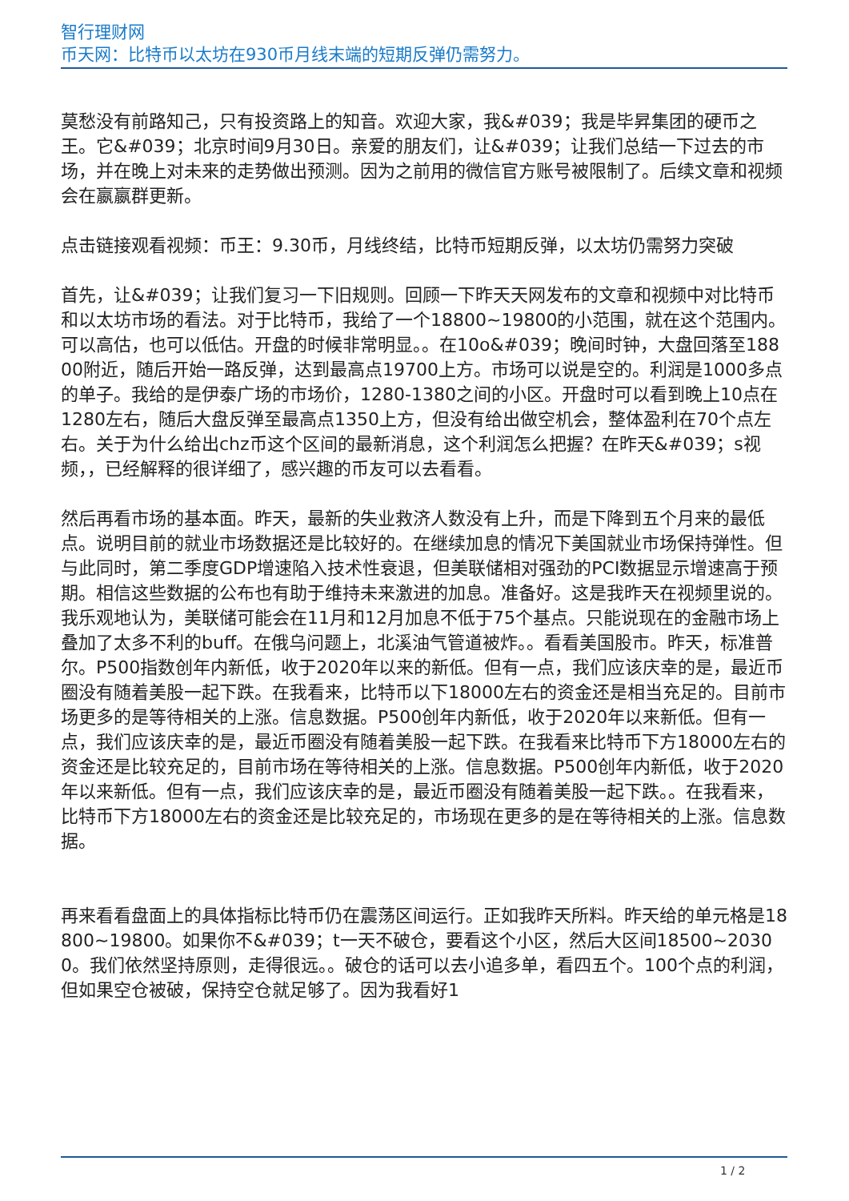智行理财网
币天网：比特币以太坊在930币月线末端的短期反弹仍需努力。
莫愁没有前路知己，只有投资路上的知音。欢迎大家，我&#039；我是毕昇集团的硬币之王。它&#039；北京时间9月30日。亲爱的朋友们，让&#039；让我们总结一下过去的市场，并在晚上对未来的走势做出预测。因为之前用的微信官方账号被限制了。后续文章和视频会在嬴嬴群更新。
点击链接观看视频：币王：9.30币，月线终结，比特币短期反弹，以太坊仍需努力突破
首先，让&#039；让我们复习一下旧规则。回顾一下昨天天网发布的文章和视频中对比特币和以太坊市场的看法。对于比特币，我给了一个18800~19800的小范围，就在这个范围内。可以高估，也可以低估。开盘的时候非常明显。。在10o&#039；晚间时钟，大盘回落至18800附近，随后开始一路反弹，达到最高点19700上方。市场可以说是空的。利润是1000多点的单子。我给的是伊泰广场的市场价，1280-1380之间的小区。开盘时可以看到晚上10点在1280左右，随后大盘反弹至最高点1350上方，但没有给出做空机会，整体盈利在70个点左右。关于为什么给出chz币这个区间的最新消息，这个利润怎么把握？在昨天&#039；s视频，，已经解释的很详细了，感兴趣的币友可以去看看。
然后再看市场的基本面。昨天，最新的失业救济人数没有上升，而是下降到五个月来的最低点。说明目前的就业市场数据还是比较好的。在继续加息的情况下美国就业市场保持弹性。但与此同时，第二季度GDP增速陷入技术性衰退，但美联储相对强劲的PCI数据显示增速高于预期。相信这些数据的公布也有助于维持未来激进的加息。准备好。这是我昨天在视频里说的。我乐观地认为，美联储可能会在11月和12月加息不低于75个基点。只能说现在的金融市场上叠加了太多不利的buff。在俄乌问题上，北溪油气管道被炸。。看看美国股市。昨天，标准普尔。P500指数创年内新低，收于2020年以来的新低。但有一点，我们应该庆幸的是，最近币圈没有随着美股一起下跌。在我看来，比特币以下18000左右的资金还是相当充足的。目前市场更多的是等待相关的上涨。信息数据。P500创年内新低，收于2020年以来新低。但有一点，我们应该庆幸的是，最近币圈没有随着美股一起下跌。在我看来比特币下方18000左右的资金还是比较充足的，目前市场在等待相关的上涨。信息数据。P500创年内新低，收于2020年以来新低。但有一点，我们应该庆幸的是，最近币圈没有随着美股一起下跌。。在我看来，比特币下方18000左右的资金还是比较充足的，市场现在更多的是在等待相关的上涨。信息数据。
再来看看盘面上的具体指标比特币仍在震荡区间运行。正如我昨天所料。昨天给的单元格是18800~19800。如果你不&#039；t一天不破仓，要看这个小区，然后大区间18500~20300。我们依然坚持原则，走得很远。。破仓的话可以去小追多单，看四五个。100个点的利润，但如果空仓被破，保持空仓就足够了。因为我看好1
1 / 2